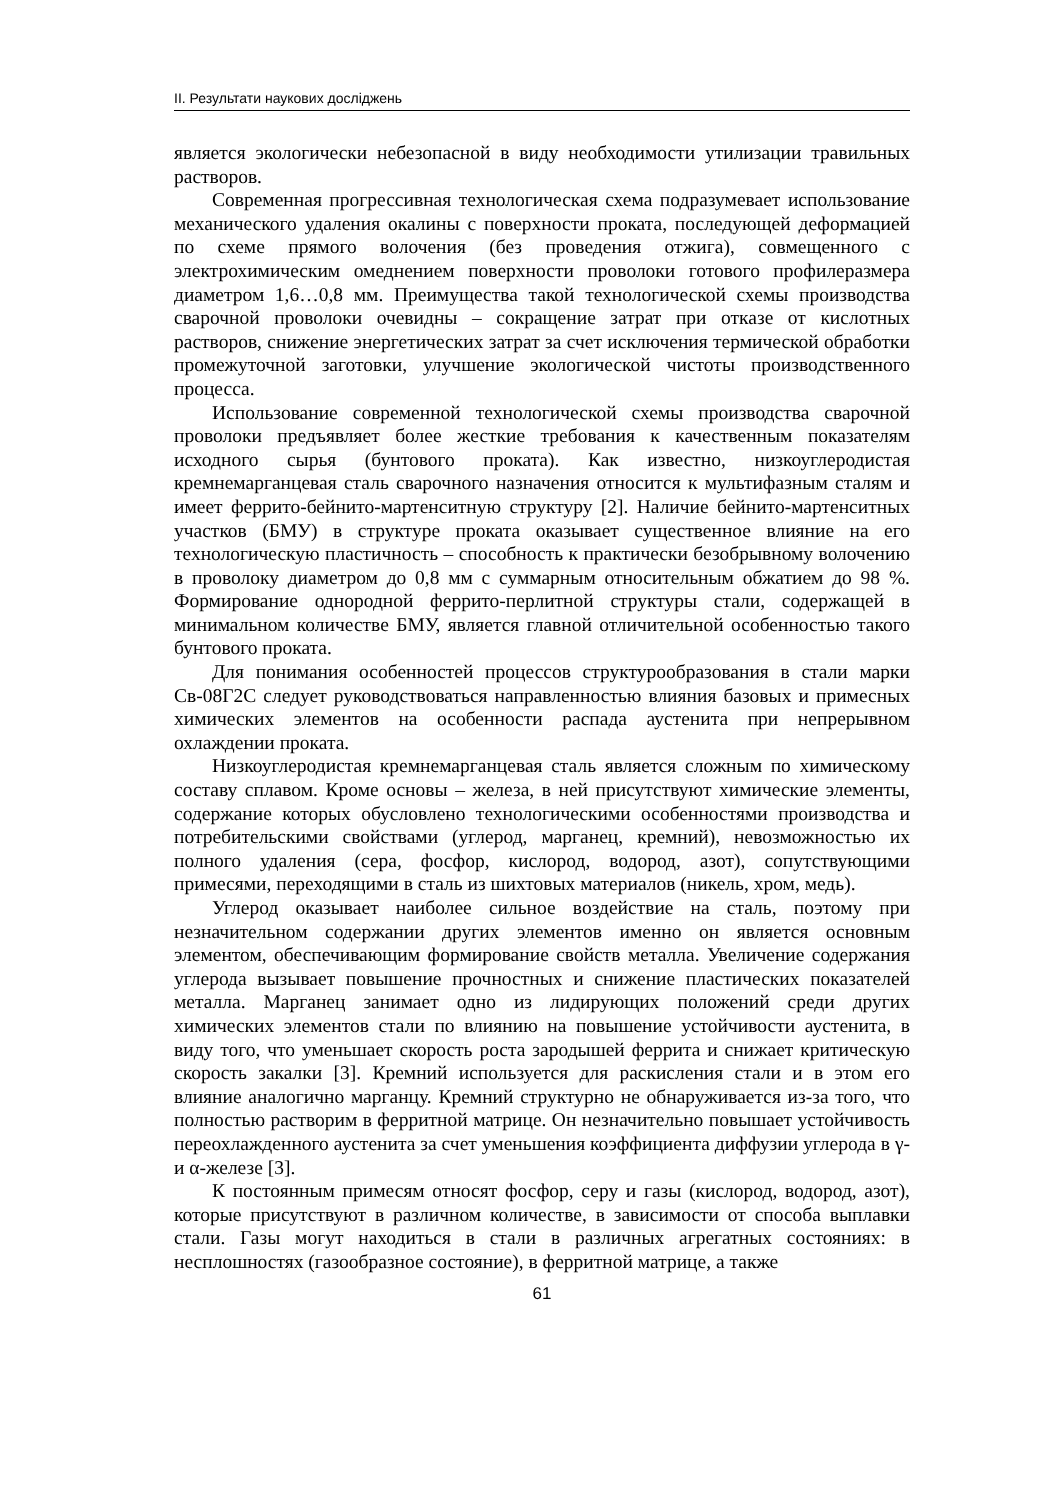ІІ. Результати наукових досліджень
является экологически небезопасной в виду необходимости утилизации травильных растворов.
Современная прогрессивная технологическая схема подразумевает использование механического удаления окалины с поверхности проката, последующей деформацией по схеме прямого волочения (без проведения отжига), совмещенного с электрохимическим омеднением поверхности проволоки готового профилеразмера диаметром 1,6…0,8 мм. Преимущества такой технологической схемы производства сварочной проволоки очевидны – сокращение затрат при отказе от кислотных растворов, снижение энергетических затрат за счет исключения термической обработки промежуточной заготовки, улучшение экологической чистоты производственного процесса.
Использование современной технологической схемы производства сварочной проволоки предъявляет более жесткие требования к качественным показателям исходного сырья (бунтового проката). Как известно, низкоуглеродистая кремнемарганцевая сталь сварочного назначения относится к мультифазным сталям и имеет феррито-бейнито-мартенситную структуру [2]. Наличие бейнито-мартенситных участков (БМУ) в структуре проката оказывает существенное влияние на его технологическую пластичность – способность к практически безобрывному волочению в проволоку диаметром до 0,8 мм с суммарным относительным обжатием до 98 %. Формирование однородной феррито-перлитной структуры стали, содержащей в минимальном количестве БМУ, является главной отличительной особенностью такого бунтового проката.
Для понимания особенностей процессов структурообразования в стали марки Св-08Г2С следует руководствоваться направленностью влияния базовых и примесных химических элементов на особенности распада аустенита при непрерывном охлаждении проката.
Низкоуглеродистая кремнемарганцевая сталь является сложным по химическому составу сплавом. Кроме основы – железа, в ней присутствуют химические элементы, содержание которых обусловлено технологическими особенностями производства и потребительскими свойствами (углерод, марганец, кремний), невозможностью их полного удаления (сера, фосфор, кислород, водород, азот), сопутствующими примесями, переходящими в сталь из шихтовых материалов (никель, хром, медь).
Углерод оказывает наиболее сильное воздействие на сталь, поэтому при незначительном содержании других элементов именно он является основным элементом, обеспечивающим формирование свойств металла. Увеличение содержания углерода вызывает повышение прочностных и снижение пластических показателей металла. Марганец занимает одно из лидирующих положений среди других химических элементов стали по влиянию на повышение устойчивости аустенита, в виду того, что уменьшает скорость роста зародышей феррита и снижает критическую скорость закалки [3]. Кремний используется для раскисления стали и в этом его влияние аналогично марганцу. Кремний структурно не обнаруживается из-за того, что полностью растворим в ферритной матрице. Он незначительно повышает устойчивость переохлажденного аустенита за счет уменьшения коэффициента диффузии углерода в γ- и α-железе [3].
К постоянным примесям относят фосфор, серу и газы (кислород, водород, азот), которые присутствуют в различном количестве, в зависимости от способа выплавки стали. Газы могут находиться в стали в различных агрегатных состояниях: в несплошностях (газообразное состояние), в ферритной матрице, а также
61